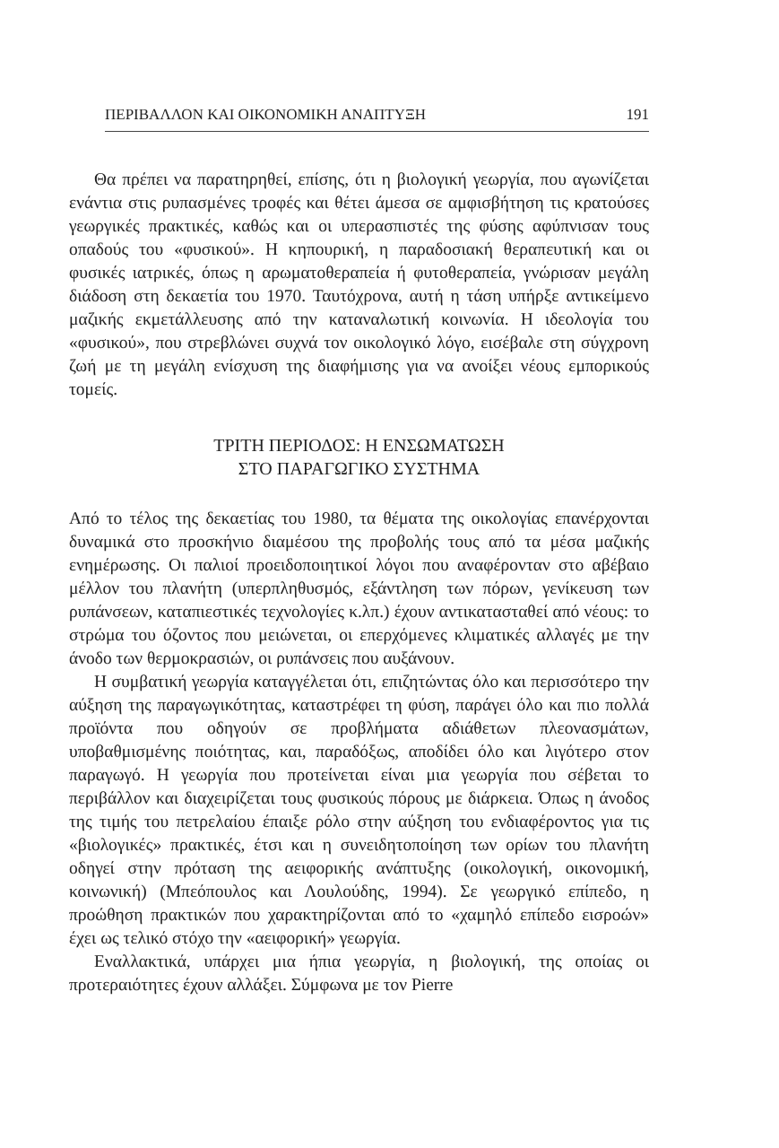ΠΕΡΙΒΑΛΛΟΝ ΚΑΙ ΟΙΚΟΝΟΜΙΚΗ ΑΝΑΠΤΥΞΗ 191
Θα πρέπει να παρατηρηθεί, επίσης, ότι η βιολογική γεωργία, που αγωνίζεται ενάντια στις ρυπασμένες τροφές και θέτει άμεσα σε αμφισβήτηση τις κρατούσες γεωργικές πρακτικές, καθώς και οι υπερασπιστές της φύσης αφύπνισαν τους οπαδούς του «φυσικού». Η κηπουρική, η παραδοσιακή θεραπευτική και οι φυσικές ιατρικές, όπως η αρωματοθεραπεία ή φυτοθεραπεία, γνώρισαν μεγάλη διάδοση στη δεκαετία του 1970. Ταυτόχρονα, αυτή η τάση υπήρξε αντικείμενο μαζικής εκμετάλλευσης από την καταναλωτική κοινωνία. Η ιδεολογία του «φυσικού», που στρεβλώνει συχνά τον οικολογικό λόγο, εισέβαλε στη σύγχρονη ζωή με τη μεγάλη ενίσχυση της διαφήμισης για να ανοίξει νέους εμπορικούς τομείς.
ΤΡΙΤΗ ΠΕΡΙΟΔΟΣ: Η ΕΝΣΩΜΑΤΩΣΗ
ΣΤΟ ΠΑΡΑΓΩΓΙΚΟ ΣΥΣΤΗΜΑ
Από το τέλος της δεκαετίας του 1980, τα θέματα της οικολογίας επανέρχονται δυναμικά στο προσκήνιο διαμέσου της προβολής τους από τα μέσα μαζικής ενημέρωσης. Οι παλιοί προειδοποιητικοί λόγοι που αναφέρονταν στο αβέβαιο μέλλον του πλανήτη (υπερπληθυσμός, εξάντληση των πόρων, γενίκευση των ρυπάνσεων, καταπιεστικές τεχνολογίες κ.λπ.) έχουν αντικατασταθεί από νέους: το στρώμα του όζοντος που μειώνεται, οι επερχόμενες κλιματικές αλλαγές με την άνοδο των θερμοκρασιών, οι ρυπάνσεις που αυξάνουν.
Η συμβατική γεωργία καταγγέλεται ότι, επιζητώντας όλο και περισσότερο την αύξηση της παραγωγικότητας, καταστρέφει τη φύση, παράγει όλο και πιο πολλά προϊόντα που οδηγούν σε προβλήματα αδιάθετων πλεονασμάτων, υποβαθμισμένης ποιότητας, και, παραδόξως, αποδίδει όλο και λιγότερο στον παραγωγό. Η γεωργία που προτείνεται είναι μια γεωργία που σέβεται το περιβάλλον και διαχειρίζεται τους φυσικούς πόρους με διάρκεια. Όπως η άνοδος της τιμής του πετρελαίου έπαιξε ρόλο στην αύξηση του ενδιαφέροντος για τις «βιολογικές» πρακτικές, έτσι και η συνειδητοποίηση των ορίων του πλανήτη οδηγεί στην πρόταση της αειφορικής ανάπτυξης (οικολογική, οικονομική, κοινωνική) (Μπεόπουλος και Λουλούδης, 1994). Σε γεωργικό επίπεδο, η προώθηση πρακτικών που χαρακτηρίζονται από το «χαμηλό επίπεδο εισροών» έχει ως τελικό στόχο την «αειφορική» γεωργία.
Εναλλακτικά, υπάρχει μια ήπια γεωργία, η βιολογική, της οποίας οι προτεραιότητες έχουν αλλάξει. Σύμφωνα με τον Pierre